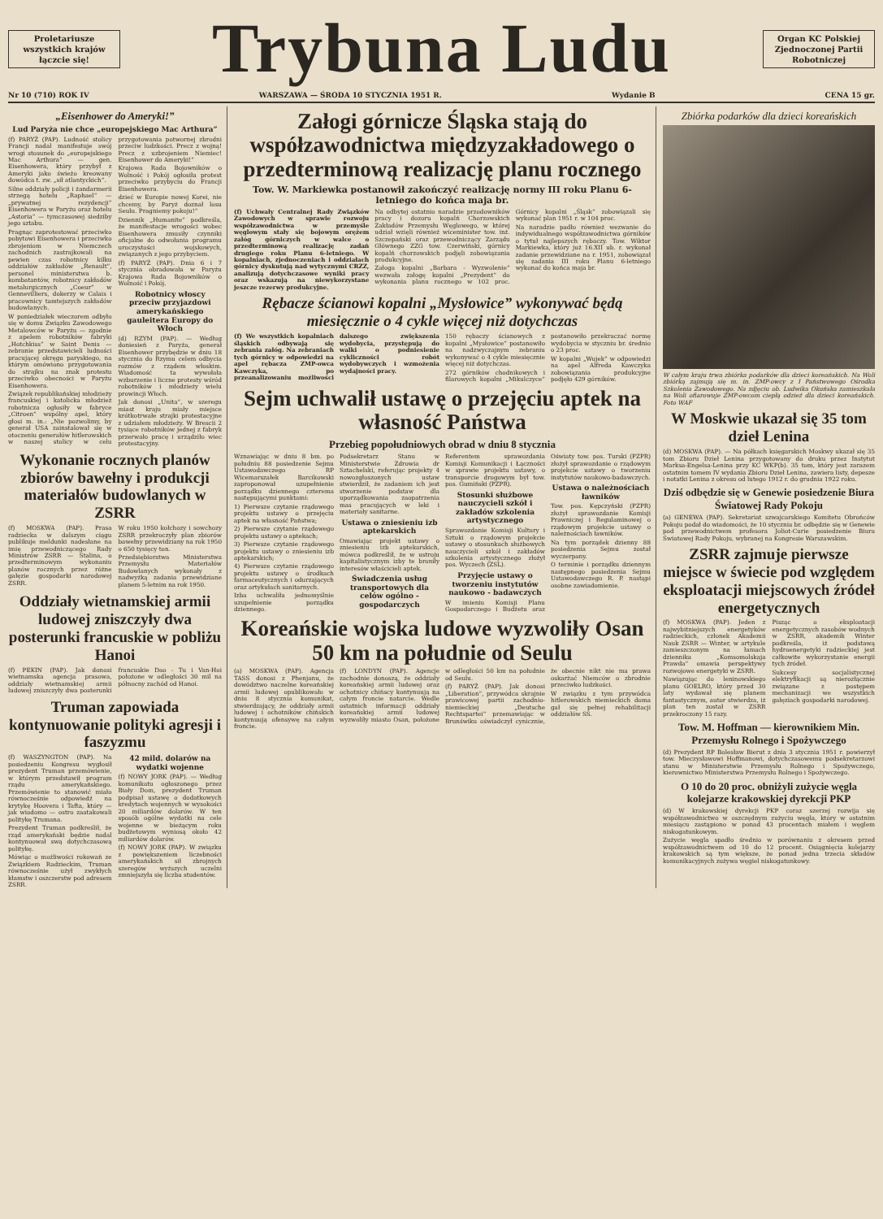Proletariusze wszystkich krajów łączcie się!
Trybuna Ludu
Organ KC Polskiej Zjednoczonej Partii Robotniczej
Nr 10 (710) ROK IV WARSZAWA — ŚRODA 10 STYCZNIA 1951 R. Wydanie B CENA 15 gr.
„Eisenhower do Ameryki!”
Lud Paryża nie chce „europejskiego Mac Arthura”
(f) PARYŻ (PAP). Ludność stolicy Francji nadal manifestuje swój wrogi stosunek do „europejskiego Mac Arthura” — gen. Eisenhowera, który przybył z Ameryki jako świeżo kreowany dowódca t. zw. „sił atlantyckich”.
Silne oddziały policji i żandarmerii strzegą hotelu „Raphael” — „prywatnej rezydencji” Eisenhowera w Paryżu oraz hotelu „Astoria” — tymczasowej siedziby jego sztabu.
Pragnąc zaprotestować przeciwko pobytowi Eisenhowera i przeciwko zbrojeniom w Niemczech zachodnich zastrajkowali na pewien czas robotnicy kilku oddziałów zakładów „Renault”, personel ministerstwa b. kombatantów, robotnicy zakładów metalurgicznych „Coeur” w Gennevilliers, dokerzy w Calais i pracownicy tamtejszych zakładów budowlanych.
W poniedziałek wieczorem odbyło się w domu Związku Zawodowego Metalowców w Paryżu — zgodnie z apelem robotników fabryki „Hotchkiss” w Saint Denis — zebranie przedstawicieli ludności pracującej okręgu paryskiego, na którym omówiono przygotowania do strajku na znak protestu przeciwko obecności w Paryżu Eisenhowera.
Związek republikańskiej młodzieży francuskiej i katolicka młodzież robotnicza ogłosiły w fabryce „Citroen” wspólny apel, który głosi m. in.: „Nie pozwolimy, by generał USA zainstalował się w otoczeniu generałów hitlerowskich w naszej stolicy w celu przygotowania potwornej zbrodni przeciw ludzkości. Precz z wojną! Precz z uzbrojeniem Niemiec! Eisenhower do Ameryki!”
Krajowa Rada Bojowników o Wolność i Pokój ogłosiła protest przeciwko przybyciu do Francji Eisenhowera.
dzieć w Europie nowej Korei, nie chcemy, by Paryż doznał losu Seulu. Pragniemy pokoju!”
Dziennik „Humanite” podkreśla, że manifestacje wrogości wobec Eisenhowera zmusiły czynniki oficjalne do odwołania programu uroczystości wojskowych, związanych z jego przybyciem.
(f) PARYŻ (PAP). Dnia 6 i 7 stycznia obradowała w Paryżu Krajowa Rada Bojowników o Wolność i Pokój.
Robotnicy włoscy przeciw przyjazdowi amerykańskiego gauleitera Europy do Włoch
(d) RZYM (PAP). — Według doniesień z Paryża, generał Eisenhower przybędzie w dniu 18 stycznia do Rzymu celem odbycia rozmów z rządem włoskim. Wiadomość ta wywołała wzburzenie i liczne protesty wśród robotników i młodzieży wielu prowincji Włoch.
Jak donosi „Unita”, w szeregu miast kraju miały miejsce krótkotrwałe strajki protestacyjne z udziałem młodzieży. W Brescii 2 tysiące robotników jednej z fabryk przerwało pracę i urządziło wiec protestacyjny.
Wykonanie rocznych planów zbiorów bawełny i produkcji materiałów budowlanych w ZSRR
(f) MOSKWA (PAP). Prasa radziecka w dalszym ciągu publikuje meldunki nadesłane na imię przewodniczącego Rady Ministrów ZSRR — Stalina, o przedterminowym wykonaniu planów rocznych przez różne gałęzie gospodarki narodowej ZSRR.
W roku 1950 kołchozy i sowchozy ZSRR przekroczyły plan zbiorów bawełny przewidziany na rok 1950 o 650 tysięcy ton.
Przedsiębiorstwa Ministerstwa Przemysłu Materiałów Budowlanych wykonały z nadwyżką zadania przewidziane planem 5-letnim na rok 1950.
Oddziały wietnamskiej armii ludowej zniszczyły dwa posterunki francuskie w pobliżu Hanoi
(f) PEKIN (PAP). Jak donosi wietnamska agencja prasowa, oddziały wietnamskiej armii ludowej zniszczyły dwa posterunki francuskie Dao - Tu i Van-Hoi położone w odległości 30 mil na północny zachód od Hanoi.
Truman zapowiada kontynuowanie polityki agresji i faszyzmu
(f) WASZYNGTON (PAP). Na posiedzeniu Kongresu wygłosił prezydent Truman przemówienie, w którym przedstawił program rządu amerykańskiego. Przemówienie to stanowić miało równocześnie odpowiedź na krytykę Hoovera i Tafta, który — jak wiadomo — ostro zaatakowali politykę Trumana.
Prezydent Truman podkreślił, że rząd amerykański będzie nadal kontynuował swą dotychczasową politykę.
Mówiąc o możliwości rokowań ze Związkiem Radzieckim, Truman równocześnie użył zwykłych kłamstw i oszczerstw pod adresem ZSRR.
42 mild. dolarów na wydatki wojenne
(f) NOWY JORK (PAP). — Według komunikatu ogłoszonego przez Biały Dom, prezydent Truman podpisał ustawę o dodatkowych kredytach wojennych w wysokości 20 miliardów dolarów. W ten sposób ogólne wydatki na cele wojenne w bieżącym roku budżetowym wyniosą około 42 miliardów dolarów.
(f) NOWY JORK (PAP). W związku z powiększeniem liczebności amerykańskich sił zbrojnych szeregów wyższych uczelni zmniejszyła się liczba studentów.
Załogi górnicze Śląska stają do współzawodnictwa międzyzakładowego o przedterminową realizację planu rocznego
Tow. W. Markiewka postanowił zakończyć realizację normy III roku Planu 6-letniego do końca maja br.
(f) Uchwały Centralnej Rady Związków Zawodowych w sprawie rozwoju współzawodnictwa w przemyśle węglowym stały się bojowym orężem załóg górniczych w walce o przedterminową realizację zadań drugiego roku Planu 6-letniego. W kopalniach, zjednoczeniach i oddziałach górnicy dyskutują nad wytycznymi CRZZ, analizują dotychczasowe wyniki pracy oraz wskazują na niewykorzystane jeszcze rezerwy produkcyjne.
Na odbytej ostatnio naradzie przodowników pracy i dozoru kopalń Chorzowskich Zakładów Przemysłu Węglowego, w której udział wzięli również wiceminister tow. inż. Szczepański oraz przewodniczący Zarządu Głównego ZZG tow. Czerwiński, górnicy kopalń chorzowskich podjęli zobowiązania produkcyjne.
Załoga kopalni „Barbara - Wyzwolenie” wezwała załogę kopalni „Prezydent” do wykonania planu rocznego w 102 proc. Górnicy kopalni „Śląsk” zobowiązali się wykonać plan 1951 r. w 104 proc.
Na naradzie padło również wezwanie do indywidualnego współzawodnictwa górników o tytuł najlepszych rębaczy. Tow. Wiktor Markiewka, który już 16.XII ub. r. wykonał zadanie przewidziane na r. 1951, zobowiązał się zadania III roku Planu 6-letniego wykonać do końca maja br.
Rębacze ścianowi kopalni „Mysłowice” wykonywać będą miesięcznie o 4 cykle więcej niż dotychczas
(f) We wszystkich kopalniach śląskich odbywają się zebrania załóg. Na zebraniach tych górnicy w odpowiedzi na apel rębacza ZMP-owca Kawczyka, po przeanalizowaniu możliwości dalszego zwiększenia wydobycia, przystępują do walki o podniesienie cykliczności robót wydobywczych i wzmożenia wydajności pracy.
150 rębaczy ścianowych z kopalni „Mysłowice” postanowiło na nadzwyczajnym zebraniu wykonywać o 4 cykle miesięcznie więcej niż dotychczas.
272 górników chodnikowych i filarowych kopalni „Mikulczyce” postanowiło przekraczać normę wydobycia w styczniu br. średnio o 23 proc.
W kopalni „Wujek” w odpowiedzi na apel Alfreda Kawczyka zobowiązania produkcyjne podjęło 429 górników.
Sejm uchwalił ustawę o przejęciu aptek na własność Państwa
Przebieg popołudniowych obrad w dniu 8 stycznia
Wznawiając w dniu 8 bm. po południu 88 posiedzenie Sejmu Ustawodawczego RP Wicemarszałek Barcikowski zaproponował uzupełnienie porządku dziennego czterema następującymi punktami:
1) Pierwsze czytanie rządowego projektu ustawy o przejęciu aptek na własność Państwa;
2) Pierwsze czytanie rządowego projektu ustawy o aptekach;
3) Pierwsze czytanie rządowego projektu ustawy o zniesieniu izb aptekarskich;
4) Pierwsze czytanie rządowego projektu ustawy o środkach farmaceutycznych i odurzających oraz artykułach sanitarnych.
Izba uchwaliła jednomyślnie uzupełnienie porządku dziennego.
Podsekretarz Stanu w Ministerstwie Zdrowia dr Sztachelski, referując projekty 4 nowozgłoszonych ustaw stwierdził, że zadaniem ich jest stworzenie podstaw dla uporządkowania zaopatrzenia mas pracujących w leki i materiały sanitarne.
Ustawa o zniesieniu izb aptekarskich
Omawiając projekt ustawy o zniesieniu izb aptekarskich, mówca podkreślił, że w ustroju kapitalistycznym izby te broniły interesów właścicieli aptek.
Świadczenia usług transportowych dla celów ogólno - gospodarczych
Referentem sprawozdania Komisji Komunikacji i Łączności w sprawie projektu ustawy, o transporcie drogowym był tow. pos. Gumiński (PZPR).
Stosunki służbowe nauczycieli szkół i zakładów szkolenia artystycznego
Sprawozdanie Komisji Kultury i Sztuki o rządowym projekcie ustawy o stosunkach służbowych nauczycieli szkół i zakładów szkolenia artystycznego złożył pos. Wyczech (ZSL).
Przyjęcie ustawy o tworzeniu instytutów naukowo - badawczych
W imieniu Komisji Planu Gospodarczego i Budżetu oraz Oświaty tow. pos. Turski (PZPR) złożył sprawozdanie o rządowym projekcie ustawy o tworzeniu instytutów naukowo-badawczych.
Ustawa o należnościach ławników
Tow. pos. Kępczyński (PZPR) złożył sprawozdanie Komisji Prawniczej i Regulaminowej o rządowym projekcie ustawy o należnościach ławników.
Na tym porządek dzienny 88 posiedzenia Sejmu został wyczerpany.
O terminie i porządku dziennym następnego posiedzenia Sejmu Ustawodawczego R. P. nastąpi osobne zawiadomienie.
Koreańskie wojska ludowe wyzwoliły Osan 50 km na południe od Seulu
(a) MOSKWA (PAP). Agencja TASS donosi z Phenjanu, że dowództwo naczelne koreańskiej armii ludowej opublikowało w dniu 8 stycznia komunikat, stwierdzający, że oddziały armii ludowej i ochotników chińskich kontynuują ofensywę na całym froncie.
(f) LONDYN (PAP). Agencje zachodnie donoszą, że oddziały koreańskiej armii ludowej oraz ochotnicy chińscy kontynuują na całym froncie natarcie. Wedle ostatnich informacji oddziały koreańskiej armii ludowej wyzwoliły miasto Osan, położone w odległości 50 km na południe od Seulu.
(f) PARYŻ (PAP). Jak donosi „Liberation”, przywódca skrajnie prawicowej partii zachodnio-niemieckiej „Deutsche Rechtspartei” przemawiając w Brunświku oświadczył cynicznie, że obecnie nikt nie ma prawa oskarżać Niemców o zbrodnie przeciwko ludzkości.
W związku z tym przywódca hitlerowskich niemieckich doma gał się pełnej rehabilitacji oddziałów SS.
Zbiórka podarków dla dzieci koreańskich
W całym kraju trwa zbiórka podarków dla dzieci koreańskich. Na Woli zbiórką zajmują się m. in. ZMP-owcy z I Państwowego Ośrodka Szkolenia Zawodowego. Na zdjęciu ob. Ludwika Okuńska zamieszkała na Woli ofiarowuje ZMP-owcom ciepłą odzież dla dzieci koreańskich. Foto WAF
W Moskwie ukazał się 35 tom dzieł Lenina
(d) MOSKWA (PAP). — Na półkach księgarskich Moskwy ukazał się 35 tom Zbioru Dzieł Lenina przygotowany do druku przez Instytut Marksa-Engelsa-Lenina przy KC WKP(b). 35 tom, który jest zarazem ostatnim tomem IV wydania Zbioru Dzieł Lenina, zawiera listy, depesze i notatki Lenina z okresu od lutego 1912 r. do grudnia 1922 roku.
Dziś odbędzie się w Genewie posiedzenie Biura Światowej Rady Pokoju
(a) GENEWA (PAP). Sekretariat szwajcarskiego Komitetu Obrońców Pokoju podał do wiadomości, że 10 stycznia br. odbędzie się w Genewie pod przewodnictwem profesora Joliot-Curie posiedzenie Biura Światowej Rady Pokoju, wybranej na Kongresie Warszawskim.
ZSRR zajmuje pierwsze miejsce w świecie pod względem eksploatacji miejscowych źródeł energetycznych
(f) MOSKWA (PAP). Jeden z najwybitniejszych energetyków radzieckich, członek Akademii Nauk ZSRR — Winter, w artykule zamieszczonym na łamach dziennika „Komsomolskaja Prawda” omawia perspektywy rozwojowe energetyki w ZSRR.
Nawiązując do leninowskiego planu GOELRO, który przed 30 laty wydawał się planem fantastycznym, autor stwierdza, iż plan ten został w ZSRR przekroczony 15 razy.
Pisząc o eksploatacji energetycznych zasobów wodnych w ZSRR, akademik Winter podkreśla, iż podstawą hydroenergetyki radzieckiej jest całkowite wykorzystanie energii tych źródeł.
Sukcesy socjalistycznej elektryfikacji są nierozłącznie związane z postępem mechanizacji we wszystkich gałęziach gospodarki narodowej.
Tow. M. Hoffman — kierownikiem Min. Przemysłu Rolnego i Spożywczego
(d) Prezydent RP Bolesław Bierut z dnia 3 stycznia 1951 r. powierzył tow. Mieczysławowi Hoffmanowi, dotychczasowemu podsekretarzowi stanu w Ministerstwie Przemysłu Rolnego i Spożywczego, kierownictwo Ministerstwa Przemysłu Rolnego i Spożywczego.
O 10 do 20 proc. obniżyli zużycie węgla kolejarze krakowskiej dyrekcji PKP
(d) W krakowskiej dyrekcji PKP coraz szerzej rozwija się współzawodnictwo w oszczędnym zużyciu węgla, który w ostatnim miesiącu zastąpiono w ponad 43 procentach miałem i węglem niskogatunkowym.
Zużycie węgla spadło średnio w porównaniu z okresem przed współzawodnictwem od 10 do 12 procent. Osiągnięcia kolejarzy krakowskich są tym większe, że ponad jedna trzecia składów komunikacyjnych zużywa węgiel niskogatunkowy.